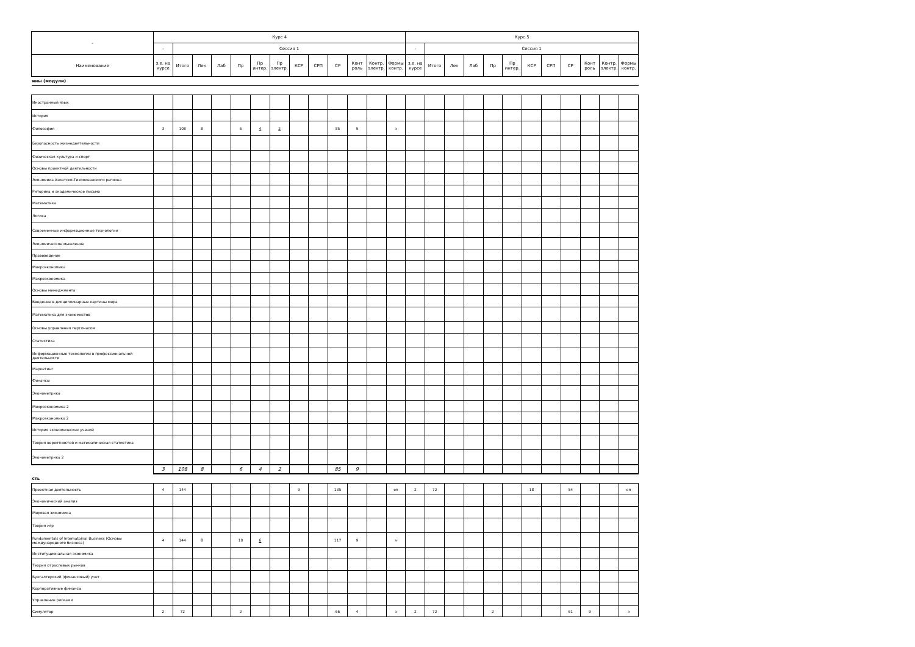| - | Курс 4 | | | | | | | | | | | | | Курс 5 | | | | | | | | | | | |
| --- | --- | --- | --- | --- | --- | --- | --- | --- | --- | --- | --- | --- | --- | --- | --- | --- | --- | --- | --- | --- | --- | --- | --- | --- | --- |
| | - | Сессия 1 | | | | | | | | | | | | - | Сессия 1 | | | | | | | | | | |
| Наименование | з.е. на курсе | Итого | Лек | Лаб | Пр | Пр интер. | Пр электр. | КСР | СРП | СР | Конт роль | Контр. электр. | Формы контр. | з.е. на курсе | Итого | Лек | Лаб | Пр | Пр интер. | КСР | СРП | СР | Конт роль | Контр. электр. | Формы контр. |
| ины (модули) | | | | | | | | | | | | | | | | | | | | | | | | | |
| Иностранный язык | | | | | | | | | | | | | | | | | | | | | | | | | |
| История | | | | | | | | | | | | | | | | | | | | | | | | | |
| Философия | 3 | 108 | 8 | | 6 | 4 | 2 | | | 85 | 9 | | э | | | | | | | | | | | | |
| Безопасность жизнедеятельности | | | | | | | | | | | | | | | | | | | | | | | | | |
| Физическая культура и спорт | | | | | | | | | | | | | | | | | | | | | | | | | |
| Основы проектной деятельности | | | | | | | | | | | | | | | | | | | | | | | | | |
| Экономика Азиатско-Тихоокеанского региона | | | | | | | | | | | | | | | | | | | | | | | | | |
| Риторика и академическое письмо | | | | | | | | | | | | | | | | | | | | | | | | | |
| Математика | | | | | | | | | | | | | | | | | | | | | | | | | |
| Логика | | | | | | | | | | | | | | | | | | | | | | | | | |
| Современные информационные технологии | | | | | | | | | | | | | | | | | | | | | | | | | |
| Экономическое мышление | | | | | | | | | | | | | | | | | | | | | | | | | |
| Правоведение | | | | | | | | | | | | | | | | | | | | | | | | | |
| Микроэкономика | | | | | | | | | | | | | | | | | | | | | | | | | |
| Макроэкономика | | | | | | | | | | | | | | | | | | | | | | | | | |
| Основы менеджмента | | | | | | | | | | | | | | | | | | | | | | | | | |
| Введение в дисциплинарные картины мира | | | | | | | | | | | | | | | | | | | | | | | | | |
| Математика для экономистов | | | | | | | | | | | | | | | | | | | | | | | | | |
| Основы управления персоналом | | | | | | | | | | | | | | | | | | | | | | | | | |
| Статистика | | | | | | | | | | | | | | | | | | | | | | | | | |
| Информационные технологии в профессиональной деятельности | | | | | | | | | | | | | | | | | | | | | | | | | |
| Маркетинг | | | | | | | | | | | | | | | | | | | | | | | | | |
| Финансы | | | | | | | | | | | | | | | | | | | | | | | | | |
| Эконометрика | | | | | | | | | | | | | | | | | | | | | | | | | |
| Микроэкономика 2 | | | | | | | | | | | | | | | | | | | | | | | | | |
| Макроэкономика 2 | | | | | | | | | | | | | | | | | | | | | | | | | |
| История экономических учений | | | | | | | | | | | | | | | | | | | | | | | | | |
| Теория вероятностей и математическая статистика | | | | | | | | | | | | | | | | | | | | | | | | | |
| Эконометрика 2 | | | | | | | | | | | | | | | | | | | | | | | | | |
| | 3 | 108 | 8 | | 6 | 4 | 2 | | | 85 | 9 | | | | | | | | | | | | | | |
| сть | | | | | | | | | | | | | | | | | | | | | | | | | |
| Проектная деятельность | 4 | 144 | | | | | | 9 | | 135 | | | оп | 2 | 72 | | | | | 18 | | 54 | | | оп |
| Экономический анализ | | | | | | | | | | | | | | | | | | | | | | | | | |
| Мировая экономика | | | | | | | | | | | | | | | | | | | | | | | | | |
| Теория игр | | | | | | | | | | | | | | | | | | | | | | | | | |
| Fundamentals of Internatoinal Business (Основы международного бизнеса) | 4 | 144 | 8 | | 10 | 6 | | | | 117 | 9 | | э | | | | | | | | | | | | |
| Институциональная экономика | | | | | | | | | | | | | | | | | | | | | | | | | |
| Теория отраслевых рынков | | | | | | | | | | | | | | | | | | | | | | | | | |
| Бухгалтерский (финансовый) учет | | | | | | | | | | | | | | | | | | | | | | | | | |
| Корпоративные финансы | | | | | | | | | | | | | | | | | | | | | | | | | |
| Управление рисками | | | | | | | | | | | | | | | | | | | | | | | | | |
| Симулятор | 2 | 72 | | | 2 | | | | | 66 | 4 | | з | 2 | 72 | | | 2 | | | | 61 | 9 | | э |